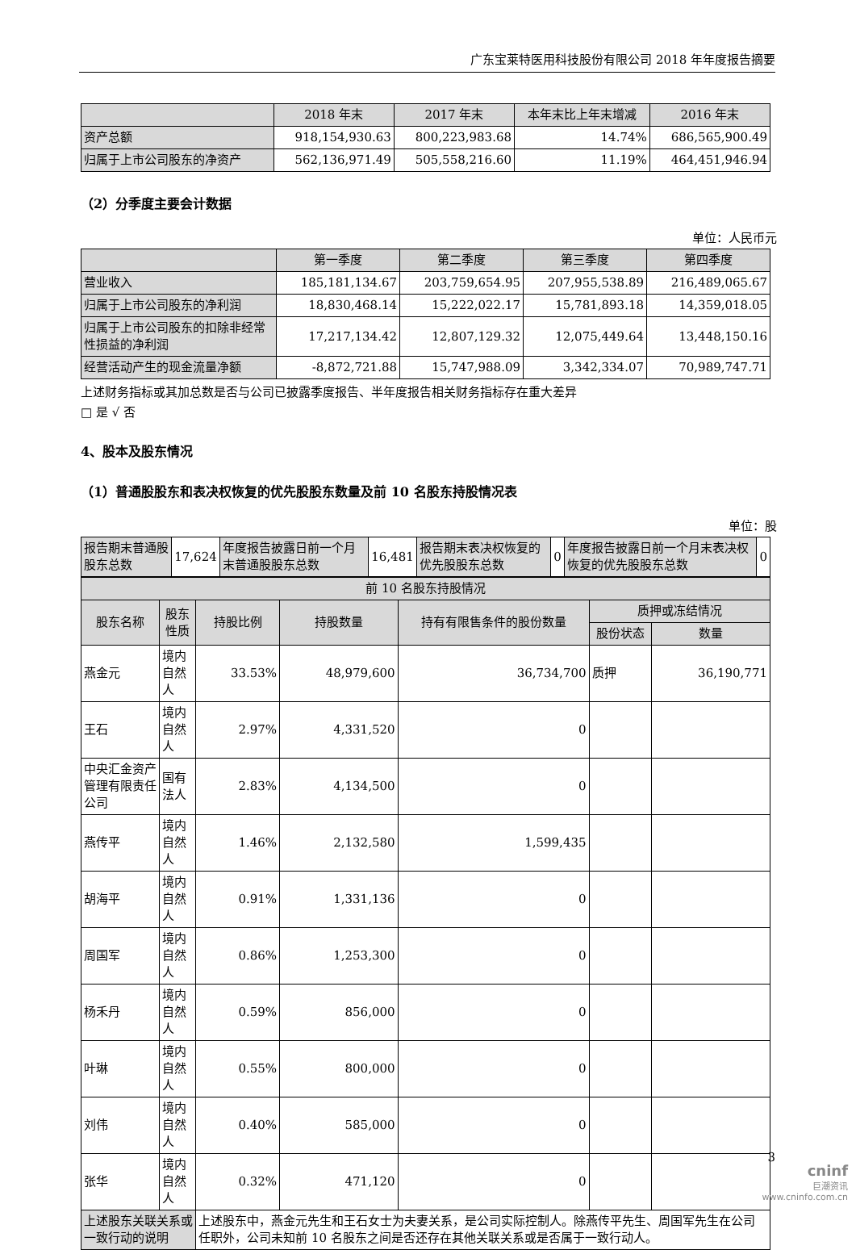广东宝莱特医用科技股份有限公司 2018 年年度报告摘要
| | 2018 年末 | 2017 年末 | 本年末比上年末增减 | 2016 年末 |
| --- | --- | --- | --- | --- |
| 资产总额 | 918,154,930.63 | 800,223,983.68 | 14.74% | 686,565,900.49 |
| 归属于上市公司股东的净资产 | 562,136,971.49 | 505,558,216.60 | 11.19% | 464,451,946.94 |
（2）分季度主要会计数据
单位：人民币元
| | 第一季度 | 第二季度 | 第三季度 | 第四季度 |
| --- | --- | --- | --- | --- |
| 营业收入 | 185,181,134.67 | 203,759,654.95 | 207,955,538.89 | 216,489,065.67 |
| 归属于上市公司股东的净利润 | 18,830,468.14 | 15,222,022.17 | 15,781,893.18 | 14,359,018.05 |
| 归属于上市公司股东的扣除非经常性损益的净利润 | 17,217,134.42 | 12,807,129.32 | 12,075,449.64 | 13,448,150.16 |
| 经营活动产生的现金流量净额 | -8,872,721.88 | 15,747,988.09 | 3,342,334.07 | 70,989,747.71 |
上述财务指标或其加总数是否与公司已披露季度报告、半年度报告相关财务指标存在重大差异
□ 是 √ 否
4、股本及股东情况
（1）普通股股东和表决权恢复的优先股股东数量及前 10 名股东持股情况表
单位：股
| 报告期末普通股股东总数 | 17,624 | 年度报告披露日前一个月末普通股股东总数 | 16,481 | 报告期末表决权恢复的优先股股东总数 | 0 | 年度报告披露日前一个月末表决权恢复的优先股股东总数 | 0 |
| 前 10 名股东持股情况 | | | | | | |
| --- | --- | --- | --- | --- | --- | --- |
| 股东名称 | 股东性质 | 持股比例 | 持股数量 | 持有有限售条件的股份数量 | 质押或冻结情况 | |
| | | | | | 股份状态 | 数量 |
| 燕金元 | 境内自然人 | 33.53% | 48,979,600 | 36,734,700 | 质押 | 36,190,771 |
| 王石 | 境内自然人 | 2.97% | 4,331,520 | 0 | | |
| 中央汇金资产管理有限责任公司 | 国有法人 | 2.83% | 4,134,500 | 0 | | |
| 燕传平 | 境内自然人 | 1.46% | 2,132,580 | 1,599,435 | | |
| 胡海平 | 境内自然人 | 0.91% | 1,331,136 | 0 | | |
| 周国军 | 境内自然人 | 0.86% | 1,253,300 | 0 | | |
| 杨禾丹 | 境内自然人 | 0.59% | 856,000 | 0 | | |
| 叶琳 | 境内自然人 | 0.55% | 800,000 | 0 | | |
| 刘伟 | 境内自然人 | 0.40% | 585,000 | 0 | | |
| 张华 | 境内自然人 | 0.32% | 471,120 | 0 | | |
| 上述股东关联关系或一致行动的说明 | | 上述股东中，燕金元先生和王石女士为夫妻关系，是公司实际控制人。除燕传平先生、周国军先生在公司任职外，公司未知前 10 名股东之间是否还存在其他关联关系或是否属于一致行动人。 | | | | |
3
cninf
巨潮资讯
www.cninfo.com.cn